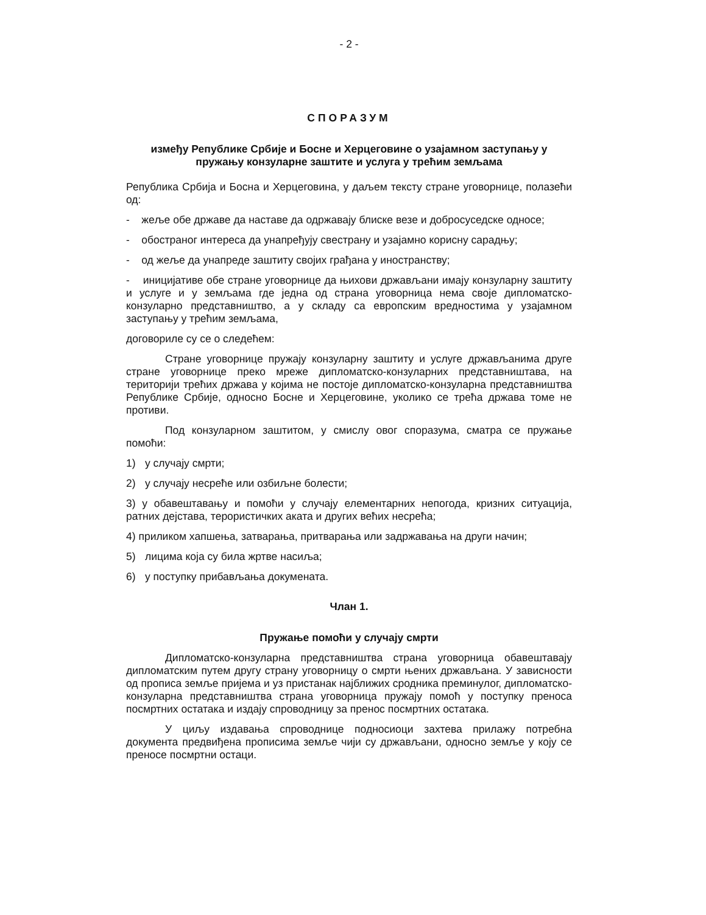- 2 -
СПОРАЗУМ
између Републике Србије и Босне и Херцеговине о узајамном заступању у пружању конзуларне заштите и услуга у трећим земљама
Република Србија и Босна и Херцеговина, у даљем тексту стране уговорнице, полазећи од:
- жеље обе државе да наставе да одржавају блиске везе и добросуседске односе;
- обостраног интереса да унапређују свестрану и узајамно корисну сарадњу;
- од жеље да унапреде заштиту својих грађана у иностранству;
- иницијативе обе стране уговорнице да њихови држављани имају конзуларну заштиту и услуге и у земљама где једна од страна уговорница нема своје дипломатско-конзуларно представништво, а у складу са европским вредностима у узајамном заступању у трећим земљама,
договориле су се о следећем:
Стране уговорнице пружају конзуларну заштиту и услуге држављанима друге стране уговорнице преко мреже дипломатско-конзуларних представништава, на територији трећих држава у којима не постоје дипломатско-конзуларна представништва Републике Србије, односно Босне и Херцеговине, уколико се трећа држава томе не противи.
Под конзуларном заштитом, у смислу овог споразума, сматра се пружање помоћи:
1) у случају смрти;
2) у случају несреће или озбиљне болести;
3) у обавештавању и помоћи у случају елементарних непогода, кризних ситуација, ратних дејстава, терористичких аката и других већих несрећа;
4) приликом хапшења, затварања, притварања или задржавања на други начин;
5) лицима која су била жртве насиља;
6) у поступку прибављања докумената.
Члан 1.
Пружање помоћи у случају смрти
Дипломатско-конзуларна представништва страна уговорница обавештавају дипломатским путем другу страну уговорницу о смрти њених држављана. У зависности од прописа земље пријема и уз пристанак најближих сродника преминулог, дипломатско-конзуларна представништва страна уговорница пружају помоћ у поступку преноса посмртних остатака и издају спроводницу за пренос посмртних остатака.
У циљу издавања спроводнице подносиоци захтева прилажу потребна документа предвиђена прописима земље чији су држављани, односно земље у коју се преносе посмртни остаци.